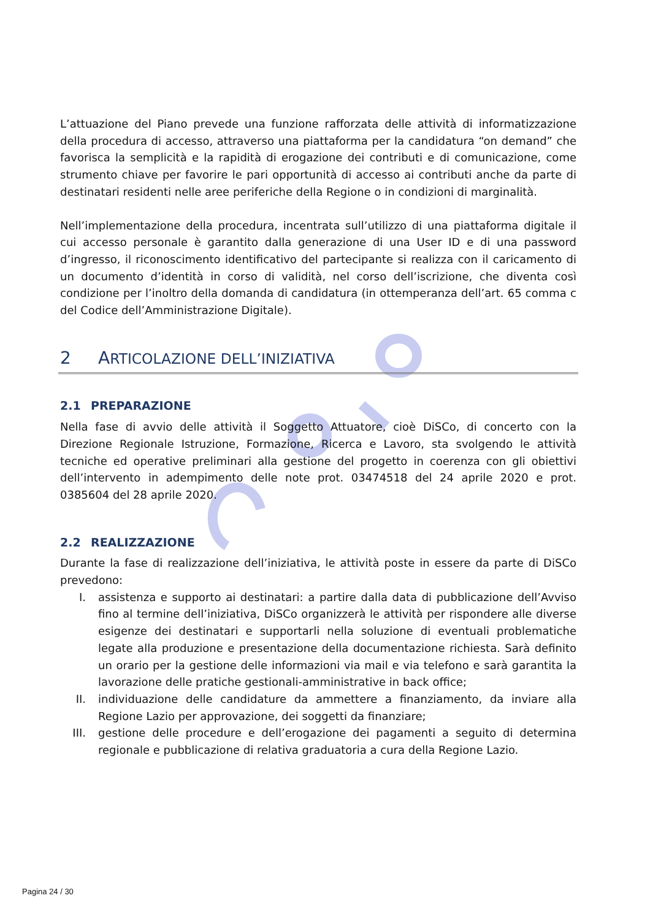L’attuazione del Piano prevede una funzione rafforzata delle attività di informatizzazione della procedura di accesso, attraverso una piattaforma per la candidatura “on demand” che favorisca la semplicità e la rapidità di erogazione dei contributi e di comunicazione, come strumento chiave per favorire le pari opportunità di accesso ai contributi anche da parte di destinatari residenti nelle aree periferiche della Regione o in condizioni di marginalità.
Nell’implementazione della procedura, incentrata sull’utilizzo di una piattaforma digitale il cui accesso personale è garantito dalla generazione di una User ID e di una password d’ingresso, il riconoscimento identificativo del partecipante si realizza con il caricamento di un documento d’identità in corso di validità, nel corso dell’iscrizione, che diventa così condizione per l’inoltro della domanda di candidatura (in ottemperanza dell’art. 65 comma c del Codice dell’Amministrazione Digitale).
2 ARTICOLAZIONE DELL’INIZIATIVA
2.1 PREPARAZIONE
Nella fase di avvio delle attività il Soggetto Attuatore, cioè DiSCo, di concerto con la Direzione Regionale Istruzione, Formazione, Ricerca e Lavoro, sta svolgendo le attività tecniche ed operative preliminari alla gestione del progetto in coerenza con gli obiettivi dell’intervento in adempimento delle note prot. 03474518 del 24 aprile 2020 e prot. 0385604 del 28 aprile 2020.
2.2 REALIZZAZIONE
Durante la fase di realizzazione dell’iniziativa, le attività poste in essere da parte di DiSCo prevedono:
I. assistenza e supporto ai destinatari: a partire dalla data di pubblicazione dell’Avviso fino al termine dell’iniziativa, DiSCo organizzerà le attività per rispondere alle diverse esigenze dei destinatari e supportarli nella soluzione di eventuali problematiche legate alla produzione e presentazione della documentazione richiesta. Sarà definito un orario per la gestione delle informazioni via mail e via telefono e sarà garantita la lavorazione delle pratiche gestionali-amministrative in back office;
II. individuazione delle candidature da ammettere a finanziamento, da inviare alla Regione Lazio per approvazione, dei soggetti da finanziare;
III. gestione delle procedure e dell’erogazione dei pagamenti a seguito di determina regionale e pubblicazione di relativa graduatoria a cura della Regione Lazio.
Pagina 24 / 30